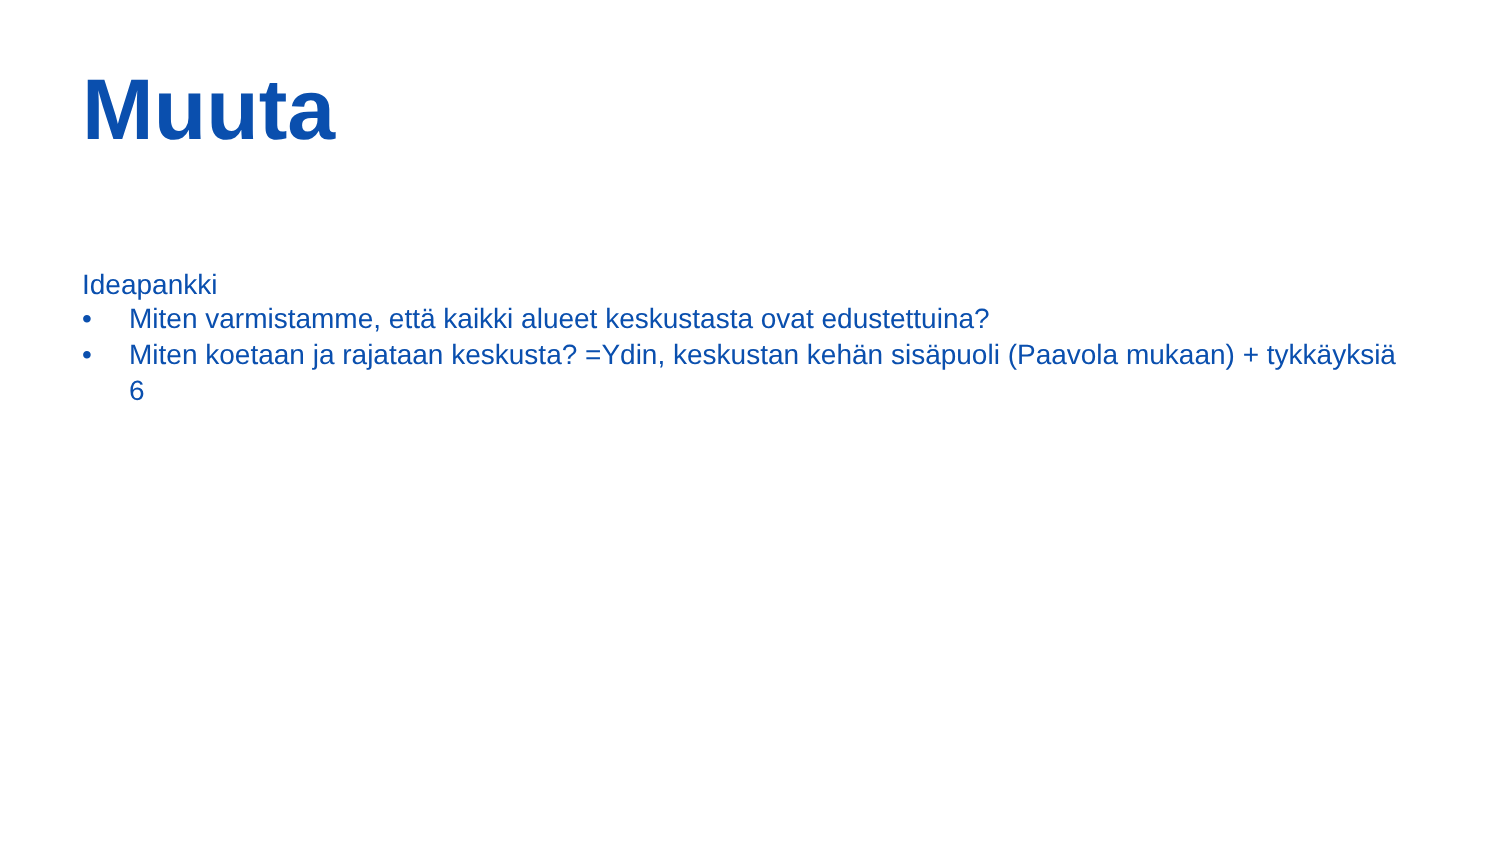Muuta
Ideapankki
• Miten varmistamme, että kaikki alueet keskustasta ovat edustettuina?
• Miten koetaan ja rajataan keskusta? =Ydin, keskustan kehän sisäpuoli (Paavola mukaan) + tykkäyksiä 6